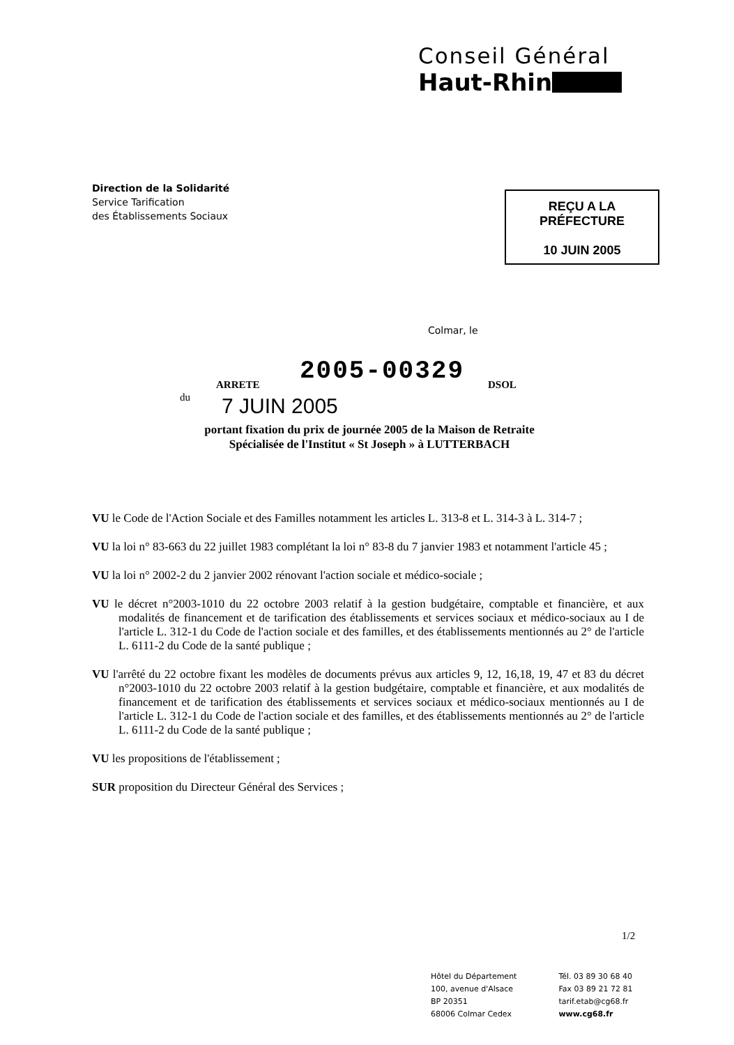Conseil Général
Haut-Rhin
Direction de la Solidarité
Service Tarification
des Établissements Sociaux
REÇU A LA PRÉFECTURE
10 JUIN 2005
Colmar, le
2005-00329
ARRETE DSOL
du 7 JUIN 2005
portant fixation du prix de journée 2005 de la Maison de Retraite
Spécialisée de l'Institut « St Joseph » à LUTTERBACH
VU le Code de l'Action Sociale et des Familles notamment les articles L. 313-8 et L. 314-3 à L. 314-7 ;
VU la loi n° 83-663 du 22 juillet 1983 complétant la loi n° 83-8 du 7 janvier 1983 et notamment l'article 45 ;
VU la loi n° 2002-2 du 2 janvier 2002 rénovant l'action sociale et médico-sociale ;
VU le décret n°2003-1010 du 22 octobre 2003 relatif à la gestion budgétaire, comptable et financière, et aux modalités de financement et de tarification des établissements et services sociaux et médico-sociaux au I de l'article L. 312-1 du Code de l'action sociale et des familles, et des établissements mentionnés au 2° de l'article L. 6111-2 du Code de la santé publique ;
VU l'arrêté du 22 octobre fixant les modèles de documents prévus aux articles 9, 12, 16,18, 19, 47 et 83 du décret n°2003-1010 du 22 octobre 2003 relatif à la gestion budgétaire, comptable et financière, et aux modalités de financement et de tarification des établissements et services sociaux et médico-sociaux mentionnés au I de l'article L. 312-1 du Code de l'action sociale et des familles, et des établissements mentionnés au 2° de l'article L. 6111-2 du Code de la santé publique ;
VU les propositions de l'établissement ;
SUR proposition du Directeur Général des Services ;
1/2
Hôtel du Département
100, avenue d'Alsace
BP 20351
68006 Colmar Cedex
Tél. 03 89 30 68 40
Fax 03 89 21 72 81
tarif.etab@cg68.fr
www.cg68.fr